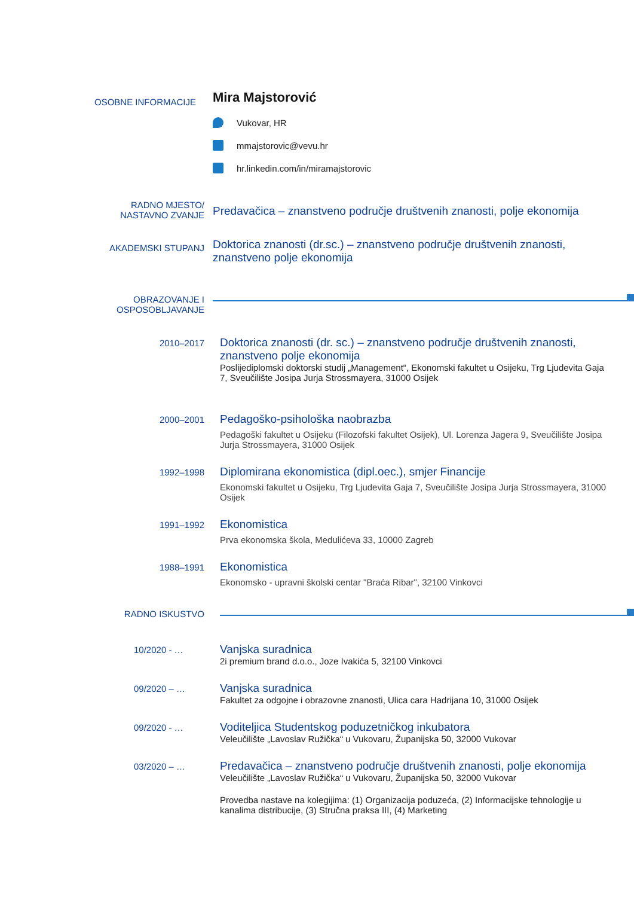OSOBNE INFORMACIJE
Mira Majstorović
Vukovar, HR
mmajstorovic@vevu.hr
hr.linkedin.com/in/miramajstorovic
RADNO MJESTO/
NASTAVNO ZVANJE
Predavačica – znanstveno područje društvenih znanosti, polje ekonomija
AKADEMSKI STUPANJ
Doktorica znanosti (dr.sc.) – znanstveno područje društvenih znanosti, znanstveno polje ekonomija
OBRAZOVANJE I
OSPOSOBLJAVANJE
2010–2017
Doktorica znanosti (dr. sc.) – znanstveno područje društvenih znanosti, znanstveno polje ekonomija
Poslijediplomski doktorski studij „Management“, Ekonomski fakultet u Osijeku, Trg Ljudevita Gaja 7, Sveučilište Josipa Jurja Strossmayera, 31000 Osijek
2000–2001
Pedagoško-psihološka naobrazba
Pedagoški fakultet u Osijeku (Filozofski fakultet Osijek), Ul. Lorenza Jagera 9, Sveučilište Josipa Jurja Strossmayera, 31000 Osijek
1992–1998
Diplomirana ekonomistica (dipl.oec.), smjer Financije
Ekonomski fakultet u Osijeku, Trg Ljudevita Gaja 7, Sveučilište Josipa Jurja Strossmayera, 31000 Osijek
1991–1992
Ekonomistica
Prva ekonomska škola, Medulićeva 33, 10000 Zagreb
1988–1991
Ekonomistica
Ekonomsko - upravni školski centar "Braća Ribar", 32100 Vinkovci
RADNO ISKUSTVO
10/2020 - …
Vanjska suradnica
2i premium brand d.o.o., Joze Ivakića 5, 32100 Vinkovci
09/2020 – …
Vanjska suradnica
Fakultet za odgojne i obrazovne znanosti, Ulica cara Hadrijana 10, 31000 Osijek
09/2020 - …
Voditeljica Studentskog poduzetničkog inkubatora
Veleučilište „Lavoslav Ružička“ u Vukovaru, Županijska 50, 32000 Vukovar
03/2020 – …
Predavačica – znanstveno područje društvenih znanosti, polje ekonomija
Veleučilište „Lavoslav Ružička“ u Vukovaru, Županijska 50, 32000 Vukovar
Provedba nastave na kolegijima: (1) Organizacija poduzeća, (2) Informacijske tehnologije u kanalima distribucije, (3) Stručna praksa III, (4) Marketing